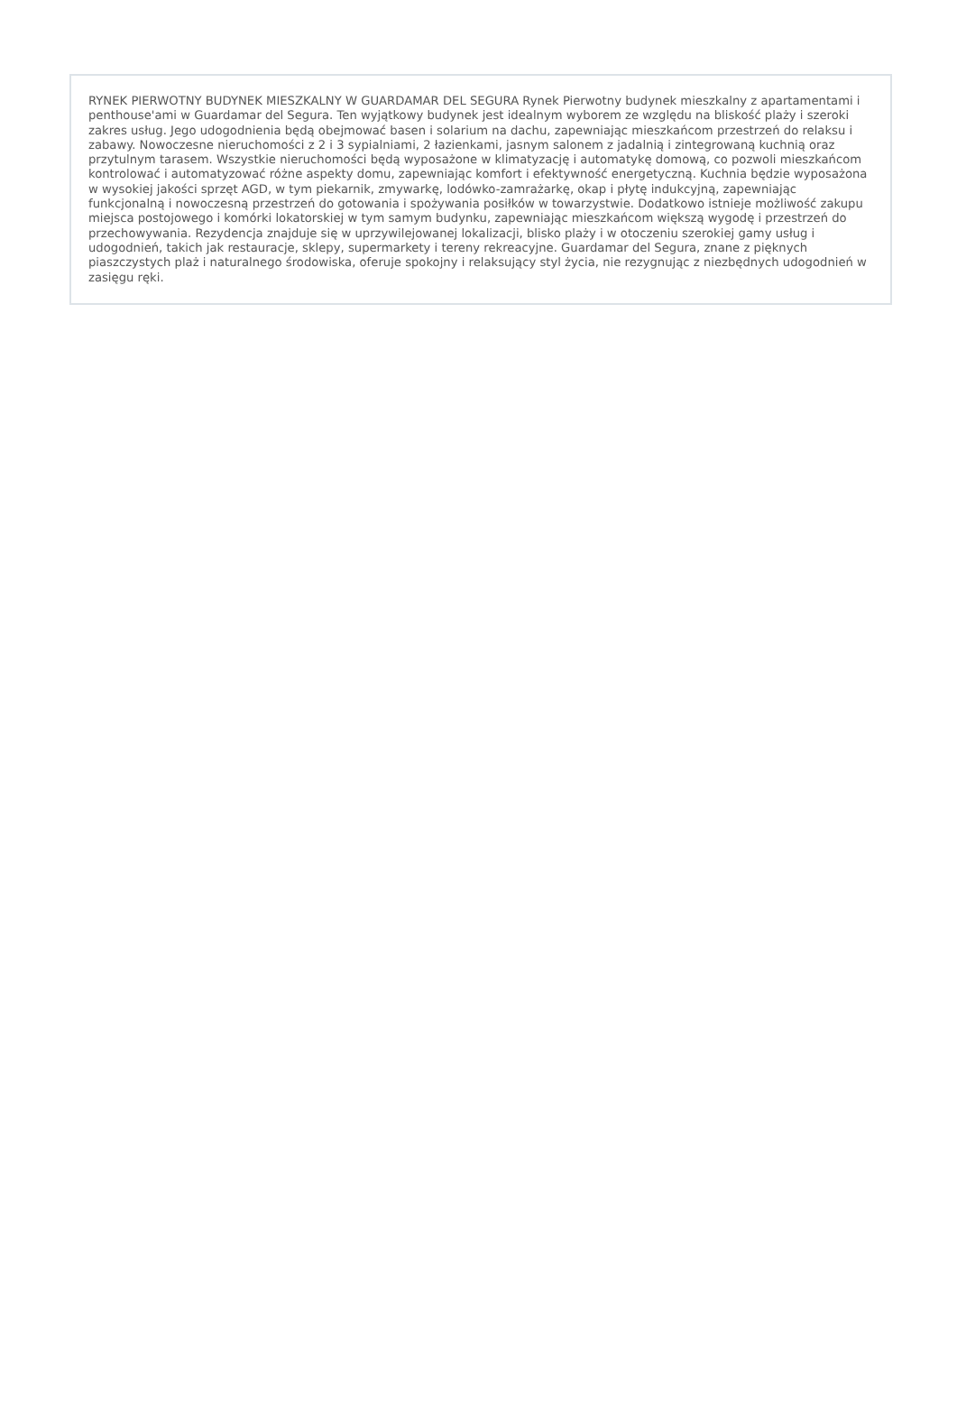RYNEK PIERWOTNY BUDYNEK MIESZKALNY W GUARDAMAR DEL SEGURA Rynek Pierwotny budynek mieszkalny z apartamentami i penthouse'ami w Guardamar del Segura. Ten wyjątkowy budynek jest idealnym wyborem ze względu na bliskość plaży i szeroki zakres usług. Jego udogodnienia będą obejmować basen i solarium na dachu, zapewniając mieszkańcom przestrzeń do relaksu i zabawy. Nowoczesne nieruchomości z 2 i 3 sypialniami, 2 łazienkami, jasnym salonem z jadalnią i zintegrowaną kuchnią oraz przytulnym tarasem. Wszystkie nieruchomości będą wyposażone w klimatyzację i automatykę domową, co pozwoli mieszkańcom kontrolować i automatyzować różne aspekty domu, zapewniając komfort i efektywność energetyczną. Kuchnia będzie wyposażona w wysokiej jakości sprzęt AGD, w tym piekarnik, zmywarkę, lodówko-zamrażarkę, okap i płytę indukcyjną, zapewniając funkcjonalną i nowoczesną przestrzeń do gotowania i spożywania posiłków w towarzystwie. Dodatkowo istnieje możliwość zakupu miejsca postojowego i komórki lokatorskiej w tym samym budynku, zapewniając mieszkańcom większą wygodę i przestrzeń do przechowywania. Rezydencja znajduje się w uprzywilejowanej lokalizacji, blisko plaży i w otoczeniu szerokiej gamy usług i udogodnień, takich jak restauracje, sklepy, supermarkety i tereny rekreacyjne. Guardamar del Segura, znane z pięknych piaszczystych plaż i naturalnego środowiska, oferuje spokojny i relaksujący styl życia, nie rezygnując z niezbędnych udogodnień w zasięgu ręki.